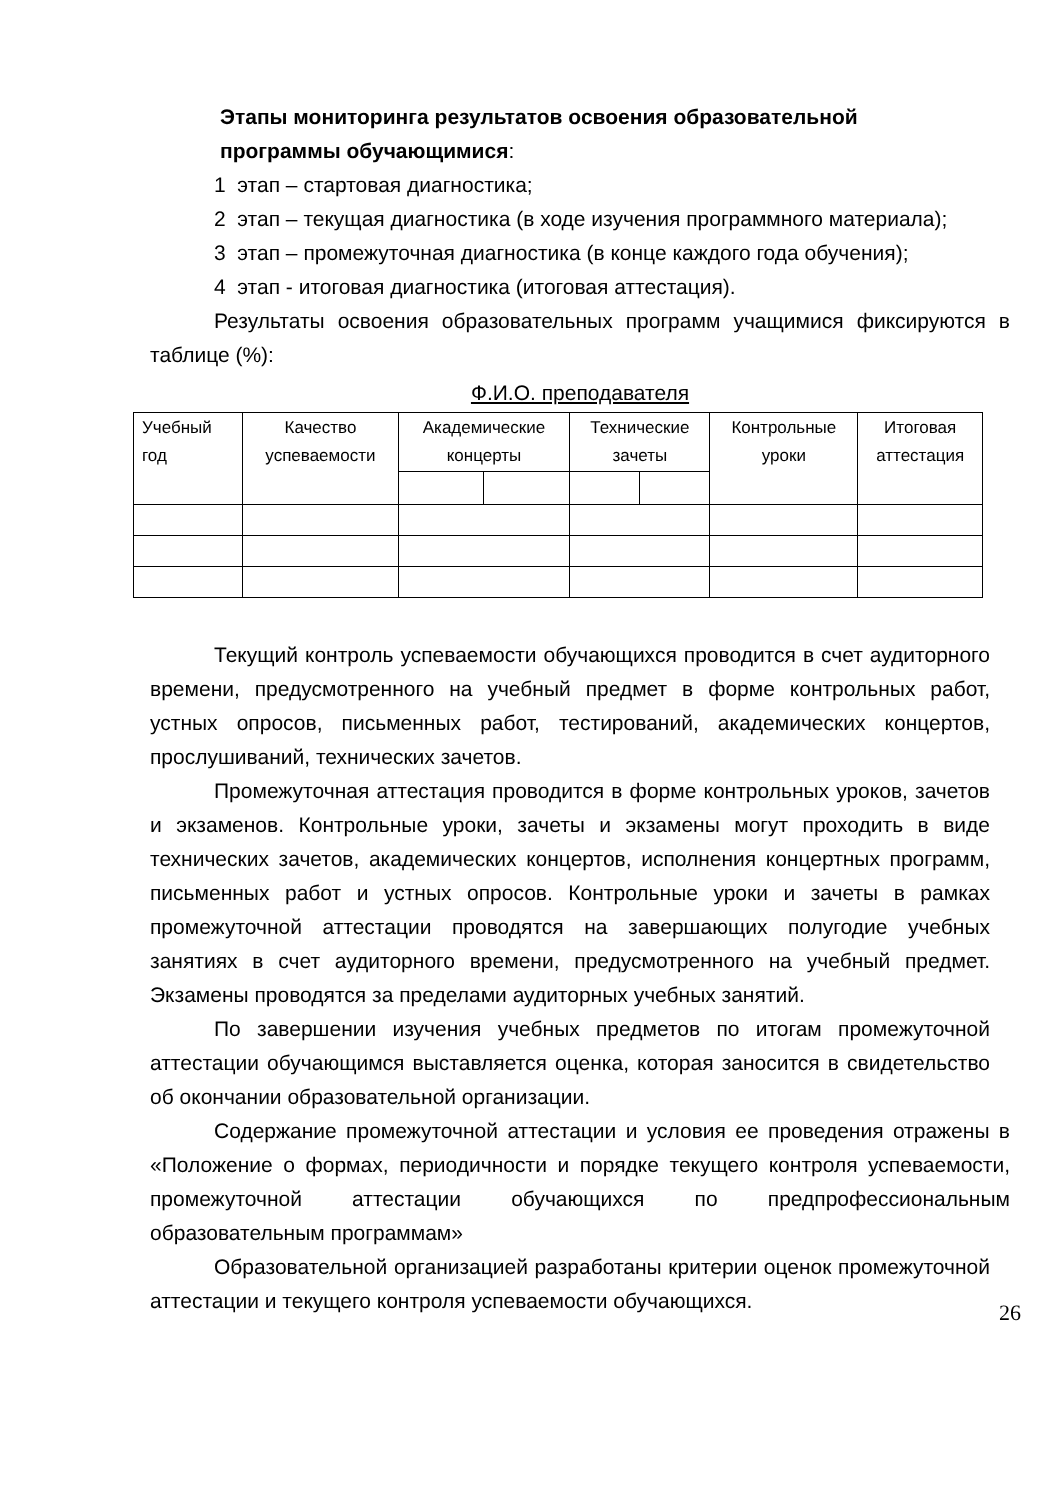Этапы мониторинга результатов освоения образовательной
программы обучающимися:
1 этап – стартовая диагностика;
2 этап – текущая диагностика (в ходе изучения программного материала);
3 этап – промежуточная диагностика (в конце каждого года обучения);
4 этап - итоговая диагностика (итоговая аттестация).
Результаты освоения образовательных программ учащимися фиксируются в таблице (%):
Ф.И.О. преподавателя
| Учебный год | Качество успеваемости | Академические концерты | | Технические зачеты | | Контрольные уроки | Итоговая аттестация |
Текущий контроль успеваемости обучающихся проводится в счет аудиторного времени, предусмотренного на учебный предмет в форме контрольных работ, устных опросов, письменных работ, тестирований, академических концертов, прослушиваний, технических зачетов.
Промежуточная аттестация проводится в форме контрольных уроков, зачетов и экзаменов. Контрольные уроки, зачеты и экзамены могут проходить в виде технических зачетов, академических концертов, исполнения концертных программ, письменных работ и устных опросов. Контрольные уроки и зачеты в рамках промежуточной аттестации проводятся на завершающих полугодие учебных занятиях в счет аудиторного времени, предусмотренного на учебный предмет. Экзамены проводятся за пределами аудиторных учебных занятий.
По завершении изучения учебных предметов по итогам промежуточной аттестации обучающимся выставляется оценка, которая заносится в свидетельство об окончании образовательной организации.
Содержание промежуточной аттестации и условия ее проведения отражены в «Положение о формах, периодичности и порядке текущего контроля успеваемости, промежуточной аттестации обучающихся по предпрофессиональным образовательным программам»
Образовательной организацией разработаны критерии оценок промежуточной аттестации и текущего контроля успеваемости обучающихся.
26